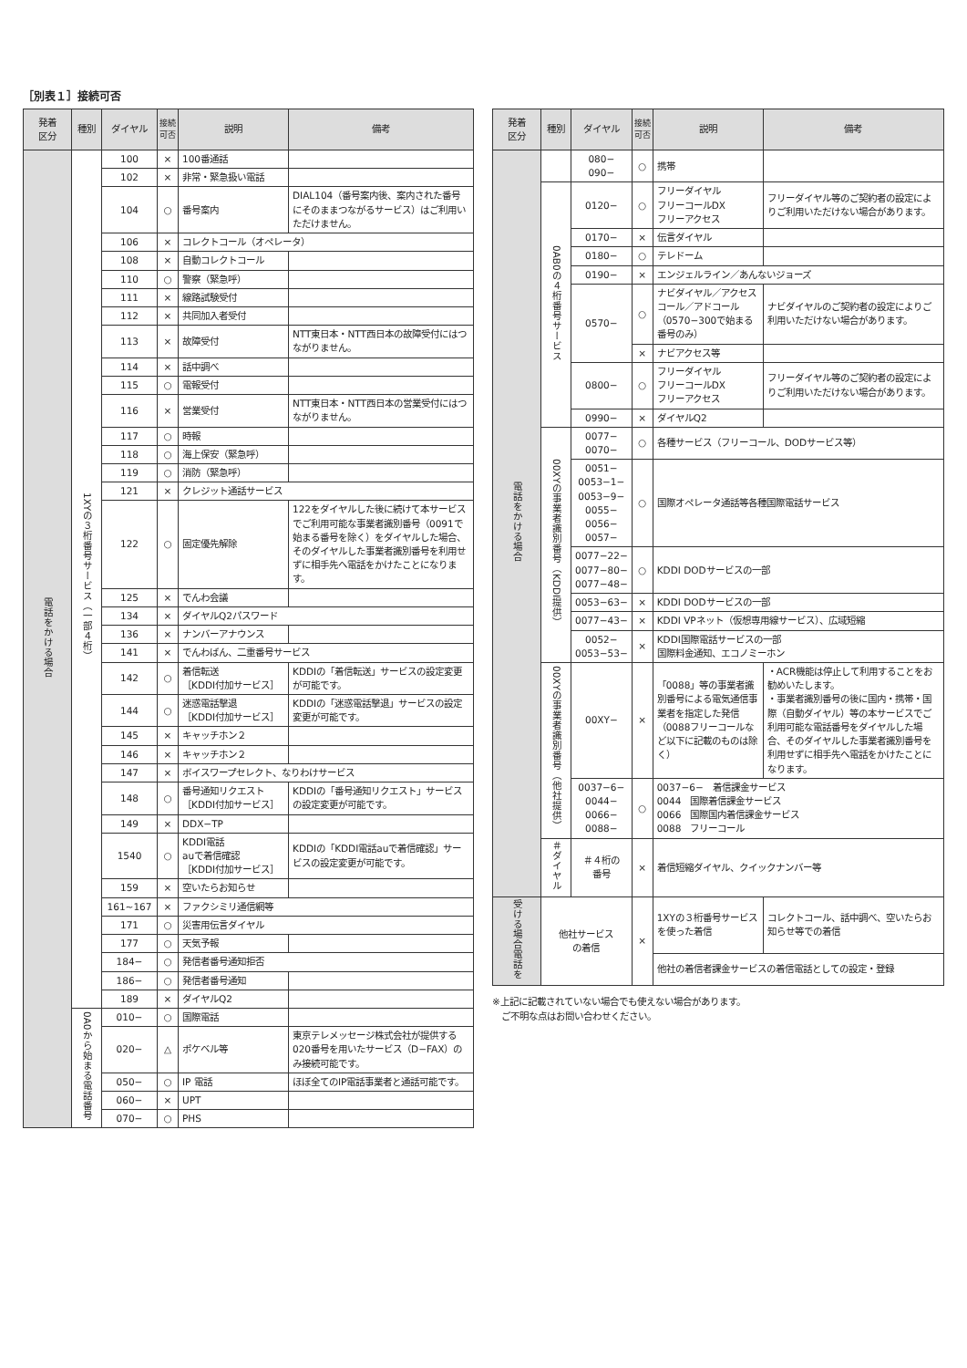［別表１］接続可否
| 発着 区分 | 種別 | ダイヤル | 接続 可否 | 説明 | 備考 |
| --- | --- | --- | --- | --- | --- |
| 電話をかける場合 | 1XYの３桁番号サービス（一部４桁） | 100 | × | 100番通話 | |
| | | 102 | × | 非常・緊急扱い電話 | |
| | | 104 | ○ | 番号案内 | DIAL104（番号案内後、案内された番号にそのままつながるサービス）はご利用いただけません。 |
| | | 106 | × | コレクトコール（オペレータ） | |
| | | 108 | × | 自動コレクトコール | |
| | | 110 | ○ | 警察（緊急呼） | |
| | | 111 | × | 線路試験受付 | |
| | | 112 | × | 共同加入者受付 | |
| | | 113 | × | 故障受付 | NTT東日本・NTT西日本の故障受付にはつながりません。 |
| | | 114 | × | 話中調べ | |
| | | 115 | ○ | 電報受付 | |
| | | 116 | × | 営業受付 | NTT東日本・NTT西日本の営業受付にはつながりません。 |
| | | 117 | ○ | 時報 | |
| | | 118 | ○ | 海上保安（緊急呼） | |
| | | 119 | ○ | 消防（緊急呼） | |
| | | 121 | × | クレジット通話サービス | |
| | | 122 | ○ | 固定優先解除 | 122をダイヤルした後に続けて本サービスでご利用可能な事業者識別番号（0091で始まる番号を除く）をダイヤルした場合、そのダイヤルした事業者識別番号を利用せずに相手先へ電話をかけたことになります。 |
| | | 125 | × | でんわ会議 | |
| | | 134 | × | ダイヤルQ2パスワード | |
| | | 136 | × | ナンバーアナウンス | |
| | | 141 | × | でんわばん、二重番号サービス | |
| | | 142 | ○ | 着信転送 ［KDDI付加サービス］ | KDDIの「着信転送」サービスの設定変更が可能です。 |
| | | 144 | ○ | 迷惑電話撃退 ［KDDI付加サービス］ | KDDIの「迷惑電話撃退」サービスの設定変更が可能です。 |
| | | 145 | × | キャッチホン２ | |
| | | 146 | × | キャッチホン２ | |
| | | 147 | × | ボイスワープセレクト、なりわけサービス | |
| | | 148 | ○ | 番号通知リクエスト ［KDDI付加サービス］ | KDDIの「番号通知リクエスト」サービスの設定変更が可能です。 |
| | | 149 | × | DDX−TP | |
| | | 1540 | ○ | KDDI電話 auで着信確認 ［KDDI付加サービス］ | KDDIの「KDDI電話auで着信確認」サービスの設定変更が可能です。 |
| | | 159 | × | 空いたらお知らせ | |
| | | 161~167 | × | ファクシミリ通信網等 | |
| | | 171 | ○ | 災害用伝言ダイヤル | |
| | | 177 | ○ | 天気予報 | |
| | | 184− | ○ | 発信者番号通知拒否 | |
| | | 186− | ○ | 発信者番号通知 | |
| | | 189 | × | ダイヤルQ2 | |
| | 0A0から始まる電話番号 | 010− | ○ | 国際電話 | |
| | | 020− | △ | ポケベル等 | 東京テレメッセージ株式会社が提供する020番号を用いたサービス（D−FAX）のみ接続可能です。 |
| | | 050− | ○ | IP 電話 | ほぼ全てのIP電話事業者と通話可能です。 |
| | | 060− | × | UPT | |
| | | 070− | ○ | PHS | |
| 発着 区分 | 種別 | ダイヤル | 接続 可否 | 説明 | 備考 |
| --- | --- | --- | --- | --- | --- |
| 電話をかける場合 | | 080− 090− | ○ | 携帯 | |
| | 0AB0の４桁番号サービス | 0120− | ○ | フリーダイヤル フリーコールDX フリーアクセス | フリーダイヤル等のご契約者の設定によりご利用いただけない場合があります。 |
| | | 0170− | × | 伝言ダイヤル | |
| | | 0180− | ○ | テレドーム | |
| | | 0190− | × | エンジェルライン／あんないジョーズ | |
| | | 0570− | ○ | ナビダイヤル／アクセスコール／アドコール（0570−300で始まる番号のみ） | ナビダイヤルのご契約者の設定によりご利用いただけない場合があります。 |
| | | | × | ナビアクセス等 | |
| | | 0800− | ○ | フリーダイヤル フリーコールDX フリーアクセス | フリーダイヤル等のご契約者の設定によりご利用いただけない場合があります。 |
| | | 0990− | × | ダイヤルQ2 | |
| | 00XYの事業者識別番号（KDDI提供） | 0077− 0070− | ○ | 各種サービス（フリーコール、DODサービス等） | |
| | | 0051− 0053−1− 0053−9− 0055− 0056− 0057− | ○ | 国際オペレータ通話等各種国際電話サービス | |
| | | 0077−22− 0077−80− 0077−48− | ○ | KDDI DODサービスの一部 | |
| | | 0053−63− | × | KDDI DODサービスの一部 | |
| | | 0077−43− | × | KDDI VPネット（仮想専用線サービス）、広域短縮 | |
| | | 0052− 0053−53− | × | KDDI国際電話サービスの一部 国際料金通知、エコノミーホン | |
| | 00XYの事業者識別番号（他社提供） | 00XY− | × | 「0088」等の事業者識別番号による電気通信事業者を指定した発信（0088フリーコールなど以下に記載のものは除く） | ・ACR機能は停止して利用することをお勧めいたします。 ・事業者識別番号の後に国内・携帯・国際（自動ダイヤル）等の本サービスでご利用可能な電話番号をダイヤルした場合、そのダイヤルした事業者識別番号を利用せずに相手先へ電話をかけたことになります。 |
| | | 0037−6− 0044− 0066− 0088− | ○ | 0037−6− 着信課金サービス 0044 国際着信課金サービス 0066 国際国内着信課金サービス 0088 フリーコール | |
| | ＃ダイヤル | ＃４桁の 番号 | × | 着信短縮ダイヤル、クイックナンバー等 | |
| 受ける場合電話を | 他社サービス の着信 | | × | 1XYの３桁番号サービスを使った着信 | コレクトコール、話中調べ、空いたらお知らせ等での着信 |
| | | | | 他社の着信者課金サービスの着信電話としての設定・登録 | |
※上記に記載されていない場合でも使えない場合があります。
　ご不明な点はお問い合わせください。